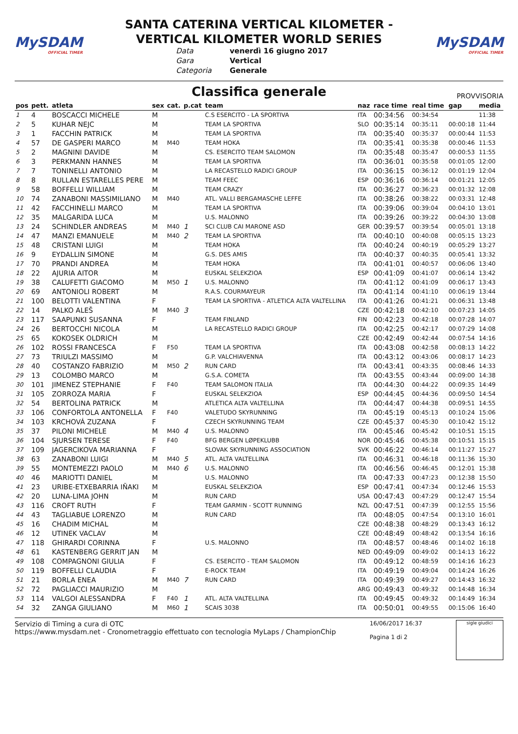MySDAM
OFFICIAL TIMER
SANTA CATERINA VERTICAL KILOMETER -
VERTICAL KILOMETER WORLD SERIES
Data venerdì 16 giugno 2017 Gara Vertical Categoria Generale
MySDAM
OFFICIAL TIMER
Classifica generale
PROVVISORIA
| pos | pett. | atleta | sex | cat. | p.cat | team | naz | race time | real time | gap | media |
| --- | --- | --- | --- | --- | --- | --- | --- | --- | --- | --- | --- |
| 1 | 4 | BOSCACCI MICHELE | M | | | C.S ESERCITO - LA SPORTIVA | ITA | 00:34:56 | 00:34:54 | | 11:38 |
| 2 | 5 | KUHAR NEJC | M | | | TEAM LA SPORTIVA | SLO | 00:35:14 | 00:35:11 | 00:00:18 | 11:44 |
| 3 | 1 | FACCHIN PATRICK | M | | | TEAM LA SPORTIVA | ITA | 00:35:40 | 00:35:37 | 00:00:44 | 11:53 |
| 4 | 57 | DE GASPERI MARCO | M | M40 | | TEAM HOKA | ITA | 00:35:41 | 00:35:38 | 00:00:46 | 11:53 |
| 5 | 2 | MAGNINI DAVIDE | M | | | CS. ESERCITO TEAM SALOMON | ITA | 00:35:48 | 00:35:47 | 00:00:53 | 11:55 |
| 6 | 3 | PERKMANN HANNES | M | | | TEAM LA SPORTIVA | ITA | 00:36:01 | 00:35:58 | 00:01:05 | 12:00 |
| 7 | 7 | TONINELLI ANTONIO | M | | | LA RECASTELLO RADICI GROUP | ITA | 00:36:15 | 00:36:12 | 00:01:19 | 12:04 |
| 8 | 8 | RULLAN ESTARELLES PERE | M | | | TEAM FEEC | ESP | 00:36:16 | 00:36:14 | 00:01:21 | 12:05 |
| 9 | 58 | BOFFELLI WILLIAM | M | | | TEAM CRAZY | ITA | 00:36:27 | 00:36:23 | 00:01:32 | 12:08 |
| 10 | 74 | ZANABONI MASSIMILIANO | M | M40 | | ATL. VALLI BERGAMASCHE LEFFE | ITA | 00:38:26 | 00:38:22 | 00:03:31 | 12:48 |
| 11 | 42 | FACCHINELLI MARCO | M | | | TEAM LA SPORTIVA | ITA | 00:39:06 | 00:39:04 | 00:04:10 | 13:01 |
| 12 | 35 | MALGARIDA LUCA | M | | | U.S. MALONNO | ITA | 00:39:26 | 00:39:22 | 00:04:30 | 13:08 |
| 13 | 24 | SCHINDLER ANDREAS | M | M40 | 1 | SCI CLUB CAI MARONE ASD | GER | 00:39:57 | 00:39:54 | 00:05:01 | 13:18 |
| 14 | 47 | MANZI EMANUELE | M | M40 | 2 | TEAM LA SPORTIVA | ITA | 00:40:10 | 00:40:08 | 00:05:15 | 13:23 |
| 15 | 48 | CRISTANI LUIGI | M | | | TEAM HOKA | ITA | 00:40:24 | 00:40:19 | 00:05:29 | 13:27 |
| 16 | 9 | EYDALLIN SIMONE | M | | | G.S. DES AMIS | ITA | 00:40:37 | 00:40:35 | 00:05:41 | 13:32 |
| 17 | 70 | PRANDI ANDREA | M | | | TEAM HOKA | ITA | 00:41:01 | 00:40:57 | 00:06:06 | 13:40 |
| 18 | 22 | AJURIA AITOR | M | | | EUSKAL SELEKZIOA | ESP | 00:41:09 | 00:41:07 | 00:06:14 | 13:42 |
| 19 | 38 | CALUFETTI GIACOMO | M | M50 | 1 | U.S. MALONNO | ITA | 00:41:12 | 00:41:09 | 00:06:17 | 13:43 |
| 20 | 69 | ANTONIOLI ROBERT | M | | | R.A.S. COURMAYEUR | ITA | 00:41:14 | 00:41:10 | 00:06:19 | 13:44 |
| 21 | 100 | BELOTTI VALENTINA | F | | | TEAM LA SPORTIVA - ATLETICA ALTA VALTELLINA | ITA | 00:41:26 | 00:41:21 | 00:06:31 | 13:48 |
| 22 | 14 | PALKO ALEŠ | M | M40 | 3 | | CZE | 00:42:18 | 00:42:10 | 00:07:23 | 14:05 |
| 23 | 117 | SAAPUNKI SUSANNA | F | | | TEAM FINLAND | FIN | 00:42:23 | 00:42:18 | 00:07:28 | 14:07 |
| 24 | 26 | BERTOCCHI NICOLA | M | | | LA RECASTELLO RADICI GROUP | ITA | 00:42:25 | 00:42:17 | 00:07:29 | 14:08 |
| 25 | 65 | KOKOSEK OLDRICH | M | | | | CZE | 00:42:49 | 00:42:44 | 00:07:54 | 14:16 |
| 26 | 102 | ROSSI FRANCESCA | F | F50 | | TEAM LA SPORTIVA | ITA | 00:43:08 | 00:42:58 | 00:08:13 | 14:22 |
| 27 | 73 | TRIULZI MASSIMO | M | | | G.P. VALCHIAVENNA | ITA | 00:43:12 | 00:43:06 | 00:08:17 | 14:23 |
| 28 | 40 | COSTANZO FABRIZIO | M | M50 | 2 | RUN CARD | ITA | 00:43:41 | 00:43:35 | 00:08:46 | 14:33 |
| 29 | 13 | COLOMBO MARCO | M | | | G.S.A. COMETA | ITA | 00:43:55 | 00:43:44 | 00:09:00 | 14:38 |
| 30 | 101 | JIMENEZ STEPHANIE | F | F40 | | TEAM SALOMON ITALIA | ITA | 00:44:30 | 00:44:22 | 00:09:35 | 14:49 |
| 31 | 105 | ZORROZA MARIA | F | | | EUSKAL SELEKZIOA | ESP | 00:44:45 | 00:44:36 | 00:09:50 | 14:54 |
| 32 | 54 | BERTOLINA PATRICK | M | | | ATLETICA ALTA VALTELLINA | ITA | 00:44:47 | 00:44:38 | 00:09:51 | 14:55 |
| 33 | 106 | CONFORTOLA ANTONELLA | F | F40 | | VALETUDO SKYRUNNING | ITA | 00:45:19 | 00:45:13 | 00:10:24 | 15:06 |
| 34 | 103 | KRCHOVÁ ZUZANA | F | | | CZECH SKYRUNNING TEAM | CZE | 00:45:37 | 00:45:30 | 00:10:42 | 15:12 |
| 35 | 37 | PILONI MICHELE | M | M40 | 4 | U.S. MALONNO | ITA | 00:45:46 | 00:45:42 | 00:10:51 | 15:15 |
| 36 | 104 | SJURSEN TERESE | F | F40 | | BFG BERGEN LØPEKLUBB | NOR | 00:45:46 | 00:45:38 | 00:10:51 | 15:15 |
| 37 | 109 | JAGERCIKOVA MARIANNA | F | | | SLOVAK SKYRUNNING ASSOCIATION | SVK | 00:46:22 | 00:46:14 | 00:11:27 | 15:27 |
| 38 | 63 | ZANABONI LUIGI | M | M40 | 5 | ATL. ALTA VALTELLINA | ITA | 00:46:31 | 00:46:18 | 00:11:36 | 15:30 |
| 39 | 55 | MONTEMEZZI PAOLO | M | M40 | 6 | U.S. MALONNO | ITA | 00:46:56 | 00:46:45 | 00:12:01 | 15:38 |
| 40 | 46 | MARIOTTI DANIEL | M | | | U.S. MALONNO | ITA | 00:47:33 | 00:47:23 | 00:12:38 | 15:50 |
| 41 | 23 | URIBE-ETXEBARRIA IÑAKI | M | | | EUSKAL SELEKZIOA | ESP | 00:47:41 | 00:47:34 | 00:12:46 | 15:53 |
| 42 | 20 | LUNA-LIMA JOHN | M | | | RUN CARD | USA | 00:47:43 | 00:47:29 | 00:12:47 | 15:54 |
| 43 | 116 | CROFT RUTH | F | | | TEAM GARMIN - SCOTT RUNNING | NZL | 00:47:51 | 00:47:39 | 00:12:55 | 15:56 |
| 44 | 43 | TAGLIABUE LORENZO | M | | | RUN CARD | ITA | 00:48:05 | 00:47:54 | 00:13:10 | 16:01 |
| 45 | 16 | CHADIM MICHAL | M | | | | CZE | 00:48:38 | 00:48:29 | 00:13:43 | 16:12 |
| 46 | 12 | UTINEK VACLAV | M | | | | CZE | 00:48:49 | 00:48:42 | 00:13:54 | 16:16 |
| 47 | 118 | GHIRARDI CORINNA | F | | | U.S. MALONNO | ITA | 00:48:57 | 00:48:46 | 00:14:02 | 16:18 |
| 48 | 61 | KASTENBERG GERRIT JAN | M | | | | NED | 00:49:09 | 00:49:02 | 00:14:13 | 16:22 |
| 49 | 108 | COMPAGNONI GIULIA | F | | | CS. ESERCITO - TEAM SALOMON | ITA | 00:49:12 | 00:48:59 | 00:14:16 | 16:23 |
| 50 | 119 | BOFFELLI CLAUDIA | F | | | E-ROCK TEAM | ITA | 00:49:19 | 00:49:04 | 00:14:24 | 16:26 |
| 51 | 21 | BORLA ENEA | M | M40 | 7 | RUN CARD | ITA | 00:49:39 | 00:49:27 | 00:14:43 | 16:32 |
| 52 | 72 | PAGLIACCI MAURIZIO | M | | | | ARG | 00:49:43 | 00:49:32 | 00:14:48 | 16:34 |
| 53 | 114 | VALGOI ALESSANDRA | F | F40 | 1 | ATL. ALTA VALTELLINA | ITA | 00:49:45 | 00:49:32 | 00:14:49 | 16:34 |
| 54 | 32 | ZANGA GIULIANO | M | M60 | 1 | SCAIS 3038 | ITA | 00:50:01 | 00:49:55 | 00:15:06 | 16:40 |
Servizio di Timing a cura di OTC
https://www.mysdam.net - Cronometraggio effettuato con tecnologia MyLaps / ChampionChip
16/06/2017 16:37
Pagina 1 di 2
sigle giudici